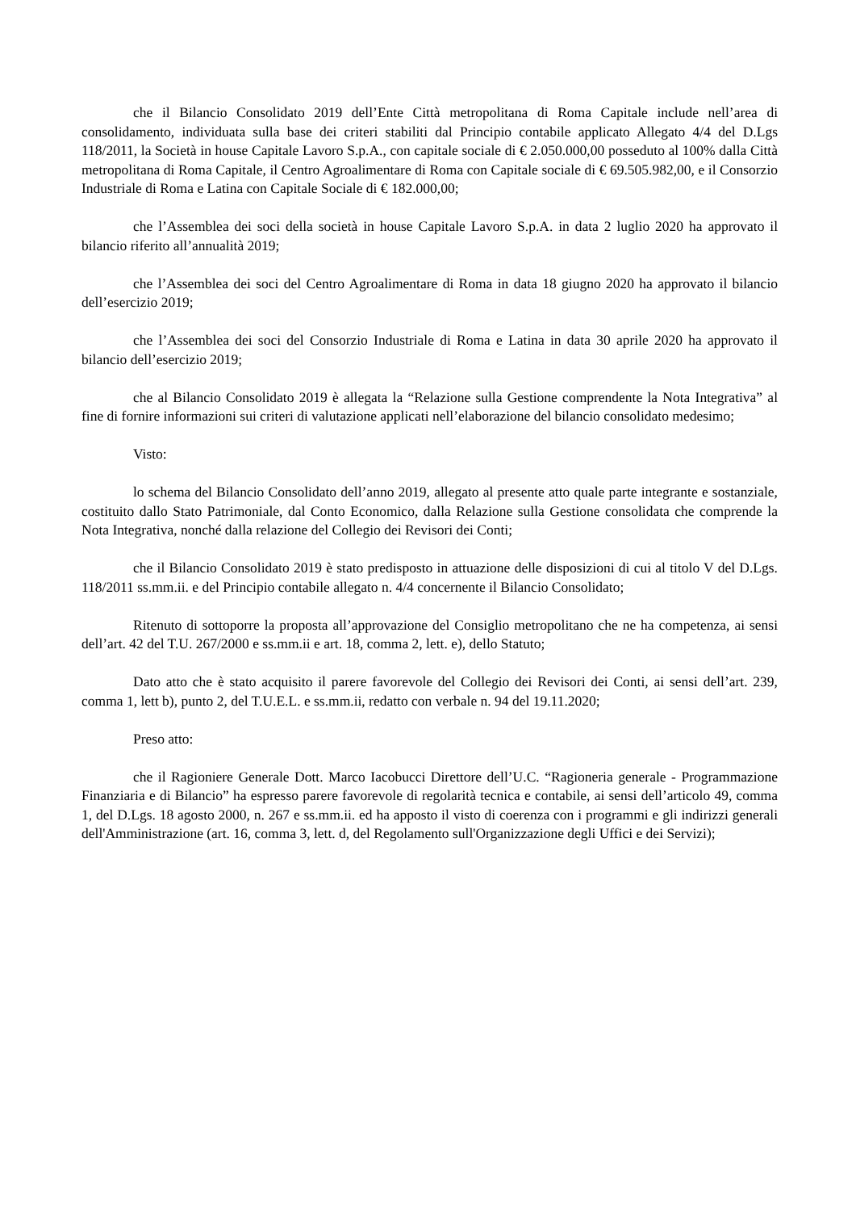che il Bilancio Consolidato 2019 dell’Ente Città metropolitana di Roma Capitale include nell’area di consolidamento, individuata sulla base dei criteri stabiliti dal Principio contabile applicato Allegato 4/4 del D.Lgs 118/2011, la Società in house Capitale Lavoro S.p.A., con capitale sociale di € 2.050.000,00 posseduto al 100% dalla Città metropolitana di Roma Capitale, il Centro Agroalimentare di Roma con Capitale sociale di € 69.505.982,00, e il Consorzio Industriale di Roma e Latina con Capitale Sociale di € 182.000,00;
che l’Assemblea dei soci della società in house Capitale Lavoro S.p.A. in data 2 luglio 2020 ha approvato il bilancio riferito all’annualità 2019;
che l’Assemblea dei soci del Centro Agroalimentare di Roma in data 18 giugno 2020 ha approvato il bilancio dell’esercizio 2019;
che l’Assemblea dei soci del Consorzio Industriale di Roma e Latina in data 30 aprile 2020 ha approvato il bilancio dell’esercizio 2019;
che al Bilancio Consolidato 2019 è allegata la “Relazione sulla Gestione comprendente la Nota Integrativa” al fine di fornire informazioni sui criteri di valutazione applicati nell’elaborazione del bilancio consolidato medesimo;
Visto:
lo schema del Bilancio Consolidato dell’anno 2019, allegato al presente atto quale parte integrante e sostanziale, costituito dallo Stato Patrimoniale, dal Conto Economico, dalla Relazione sulla Gestione consolidata che comprende la Nota Integrativa, nonché dalla relazione del Collegio dei Revisori dei Conti;
che il Bilancio Consolidato 2019 è stato predisposto in attuazione delle disposizioni di cui al titolo V del D.Lgs. 118/2011 ss.mm.ii. e del Principio contabile allegato n. 4/4 concernente il Bilancio Consolidato;
Ritenuto di sottoporre la proposta all’approvazione del Consiglio metropolitano che ne ha competenza, ai sensi dell’art. 42 del T.U. 267/2000 e ss.mm.ii e art. 18, comma 2, lett. e), dello Statuto;
Dato atto che è stato acquisito il parere favorevole del Collegio dei Revisori dei Conti, ai sensi dell’art. 239, comma 1, lett b), punto 2, del T.U.E.L. e ss.mm.ii, redatto con verbale n. 94 del 19.11.2020;
Preso atto:
che il Ragioniere Generale Dott. Marco Iacobucci Direttore dell’U.C. “Ragioneria generale - Programmazione Finanziaria e di Bilancio” ha espresso parere favorevole di regolarità tecnica e contabile, ai sensi dell’articolo 49, comma 1, del D.Lgs. 18 agosto 2000, n. 267 e ss.mm.ii. ed ha apposto il visto di coerenza con i programmi e gli indirizzi generali dell'Amministrazione (art. 16, comma 3, lett. d, del Regolamento sull'Organizzazione degli Uffici e dei Servizi);